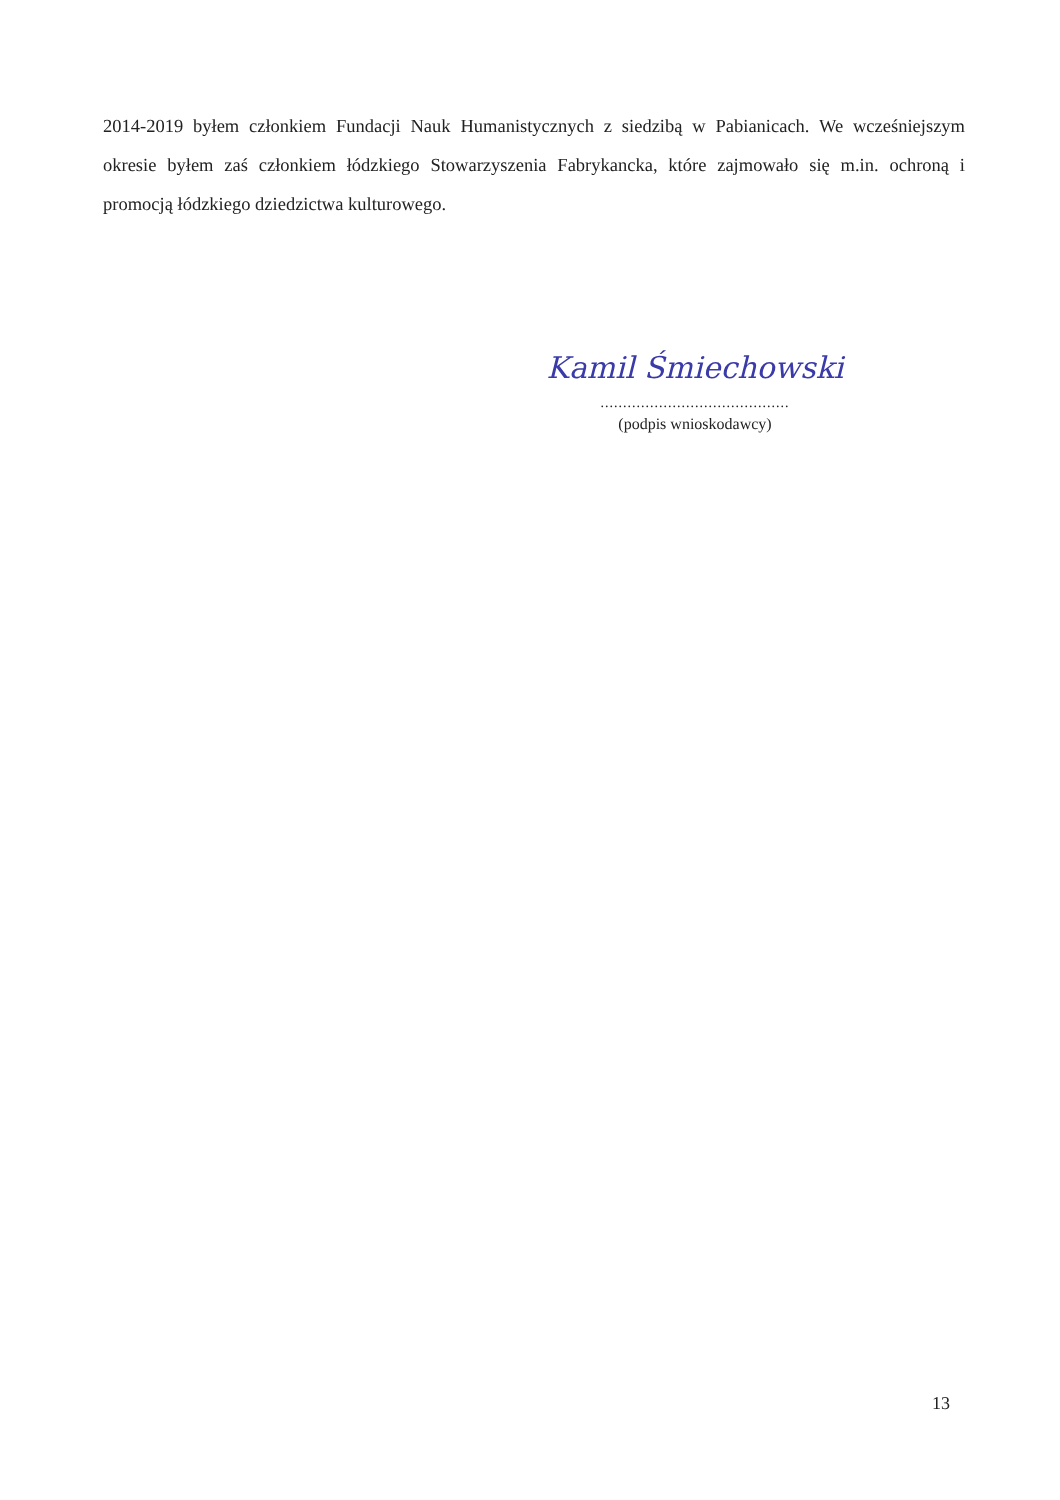2014-2019 byłem członkiem Fundacji Nauk Humanistycznych z siedzibą w Pabianicach. We wcześniejszym okresie byłem zaś członkiem łódzkiego Stowarzyszenia Fabrykancka, które zajmowało się m.in. ochroną i promocją łódzkiego dziedzictwa kulturowego.
Kamil Śmiechowski
..........................................
(podpis wnioskodawcy)
13